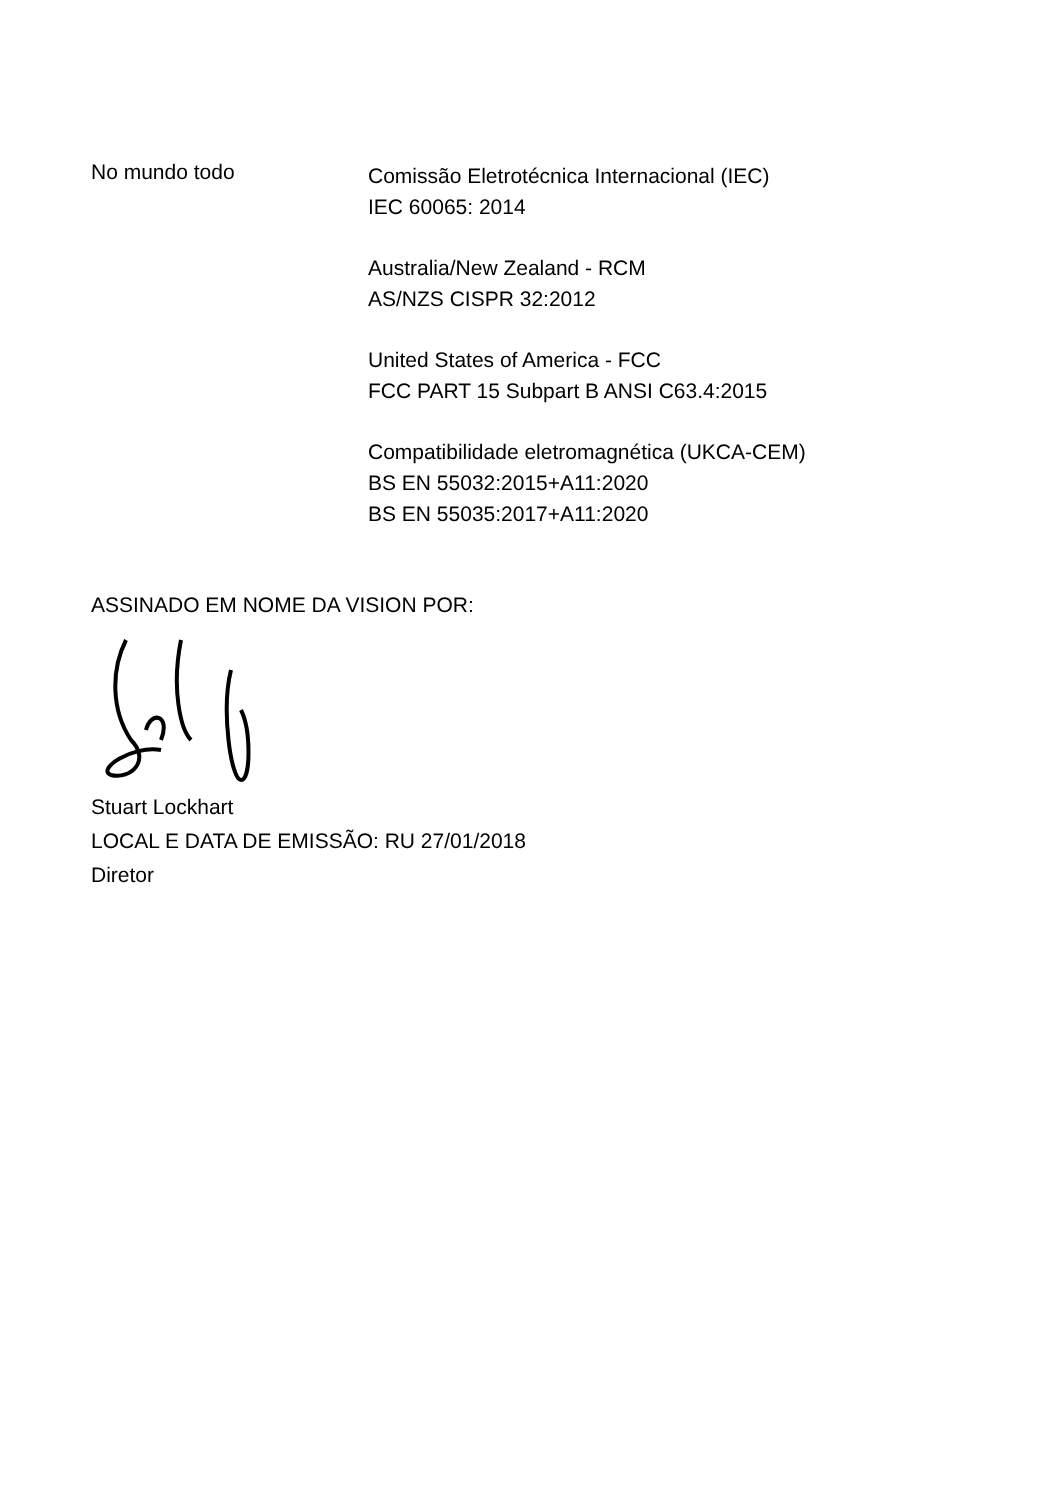No mundo todo
Comissão Eletrotécnica Internacional (IEC)
IEC 60065: 2014
Australia/New Zealand - RCM
AS/NZS CISPR 32:2012
United States of America - FCC
FCC PART 15 Subpart B ANSI C63.4:2015
Compatibilidade eletromagnética (UKCA-CEM)
BS EN 55032:2015+A11:2020
BS EN 55035:2017+A11:2020
ASSINADO EM NOME DA VISION POR:
Stuart Lockhart
LOCAL E DATA DE EMISSÃO: RU 27/01/2018
Diretor